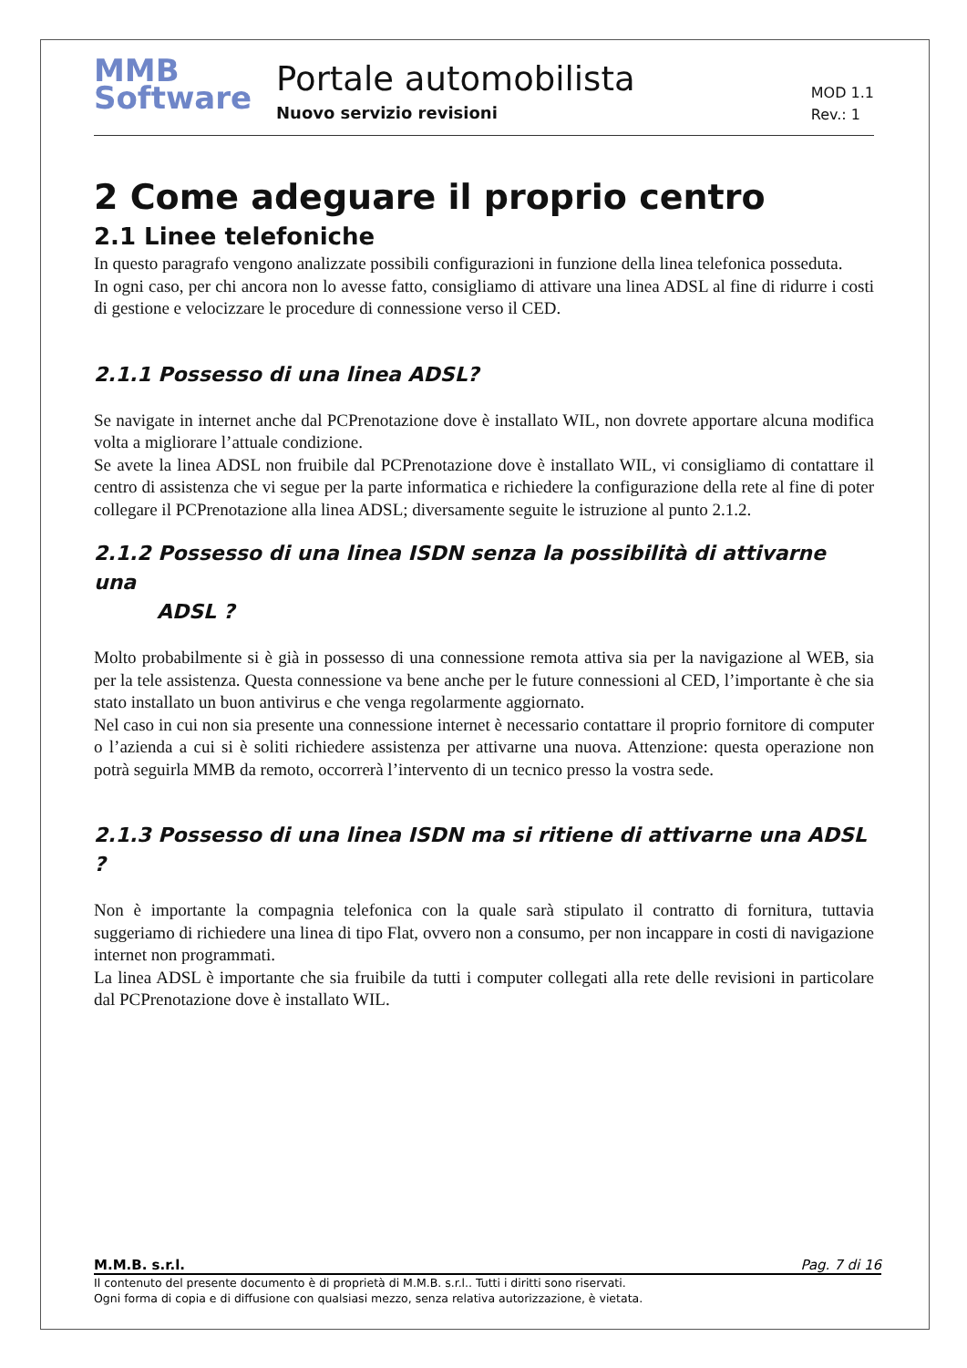MMB
Software
Portale automobilista
Nuovo servizio revisioni
MOD 1.1
Rev.: 1
2 Come adeguare il proprio centro
2.1 Linee telefoniche
In questo paragrafo vengono analizzate possibili configurazioni in funzione della linea telefonica posseduta.
In ogni caso, per chi ancora non lo avesse fatto, consigliamo di attivare una linea ADSL al fine di ridurre i costi di gestione e velocizzare le procedure di connessione verso il CED.
2.1.1 Possesso di una linea ADSL?
Se navigate in internet anche dal PCPrenotazione dove è installato WIL, non dovrete apportare alcuna modifica volta a migliorare l’attuale condizione.
Se avete la linea ADSL non fruibile dal PCPrenotazione dove è installato WIL, vi consigliamo di contattare il centro di assistenza che vi segue per la parte informatica e richiedere la configurazione della rete al fine di poter collegare il PCPrenotazione alla linea ADSL; diversamente seguite le istruzione al punto 2.1.2.
2.1.2 Possesso di una linea ISDN senza la possibilità di attivarne una
ADSL ?
Molto probabilmente si è già in possesso di una connessione remota attiva sia per la navigazione al WEB, sia per la tele assistenza. Questa connessione va bene anche per le future connessioni al CED, l’importante è che sia stato installato un buon antivirus e che venga regolarmente aggiornato.
Nel caso in cui non sia presente una connessione internet è necessario contattare il proprio fornitore di computer o l’azienda a cui si è soliti richiedere assistenza per attivarne una nuova. Attenzione: questa operazione non potrà seguirla MMB da remoto, occorrerà l’intervento di un tecnico presso la vostra sede.
2.1.3 Possesso di una linea ISDN ma si ritiene di attivarne una ADSL ?
Non è importante la compagnia telefonica con la quale sarà stipulato il contratto di fornitura, tuttavia suggeriamo di richiedere una linea di tipo Flat, ovvero non a consumo, per non incappare in costi di navigazione internet non programmati.
La linea ADSL è importante che sia fruibile da tutti i computer collegati alla rete delle revisioni in particolare dal PCPrenotazione dove è installato WIL.
M.M.B. s.r.l. Pag. 7 di 16
Il contenuto del presente documento è di proprietà di M.M.B. s.r.l.. Tutti i diritti sono riservati.
Ogni forma di copia e di diffusione con qualsiasi mezzo, senza relativa autorizzazione, è vietata.